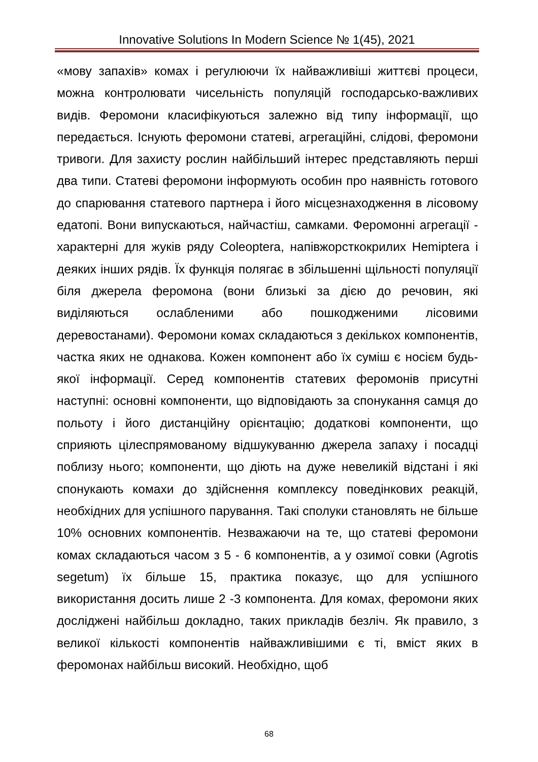Innovative Solutions In Modern Science № 1(45), 2021
«мову запахів» комах і регулюючи їх найважливіші життєві процеси, можна контролювати чисельність популяцій господарсько-важливих видів. Феромони класифікуються залежно від типу інформації, що передається. Існують феромони статеві, агрегаційні, слідові, феромони тривоги. Для захисту рослин найбільший інтерес представляють перші два типи. Статеві феромони інформують особин про наявність готового до спарювання статевого партнера і його місцезнаходження в лісовому едатопі. Вони випускаються, найчастіш, самками. Феромонні агрегації - характерні для жуків ряду Coleoptera, напівжорсткокрилих Hemiptera і деяких інших рядів. Їх функція полягає в збільшенні щільності популяції біля джерела феромона (вони близькі за дією до речовин, які виділяються ослабленими або пошкодженими лісовими деревостанами). Феромони комах складаються з декількох компонентів, частка яких не однакова. Кожен компонент або їх суміш є носієм будь-якої інформації. Серед компонентів статевих феромонів присутні наступні: основні компоненти, що відповідають за спонукання самця до польоту і його дистанційну орієнтацію; додаткові компоненти, що сприяють цілеспрямованому відшукуванню джерела запаху і посадці поблизу нього; компоненти, що діють на дуже невеликій відстані і які спонукають комахи до здійснення комплексу поведінкових реакцій, необхідних для успішного парування. Такі сполуки становлять не більше 10% основних компонентів. Незважаючи на те, що статеві феромони комах складаються часом з 5 - 6 компонентів, а у озимої совки (Agrotis segetum) їх більше 15, практика показує, що для успішного використання досить лише 2 -3 компонента. Для комах, феромони яких досліджені найбільш докладно, таких прикладів безліч. Як правило, з великої кількості компонентів найважливішими є ті, вміст яких в феромонах найбільш високий. Необхідно, щоб
68